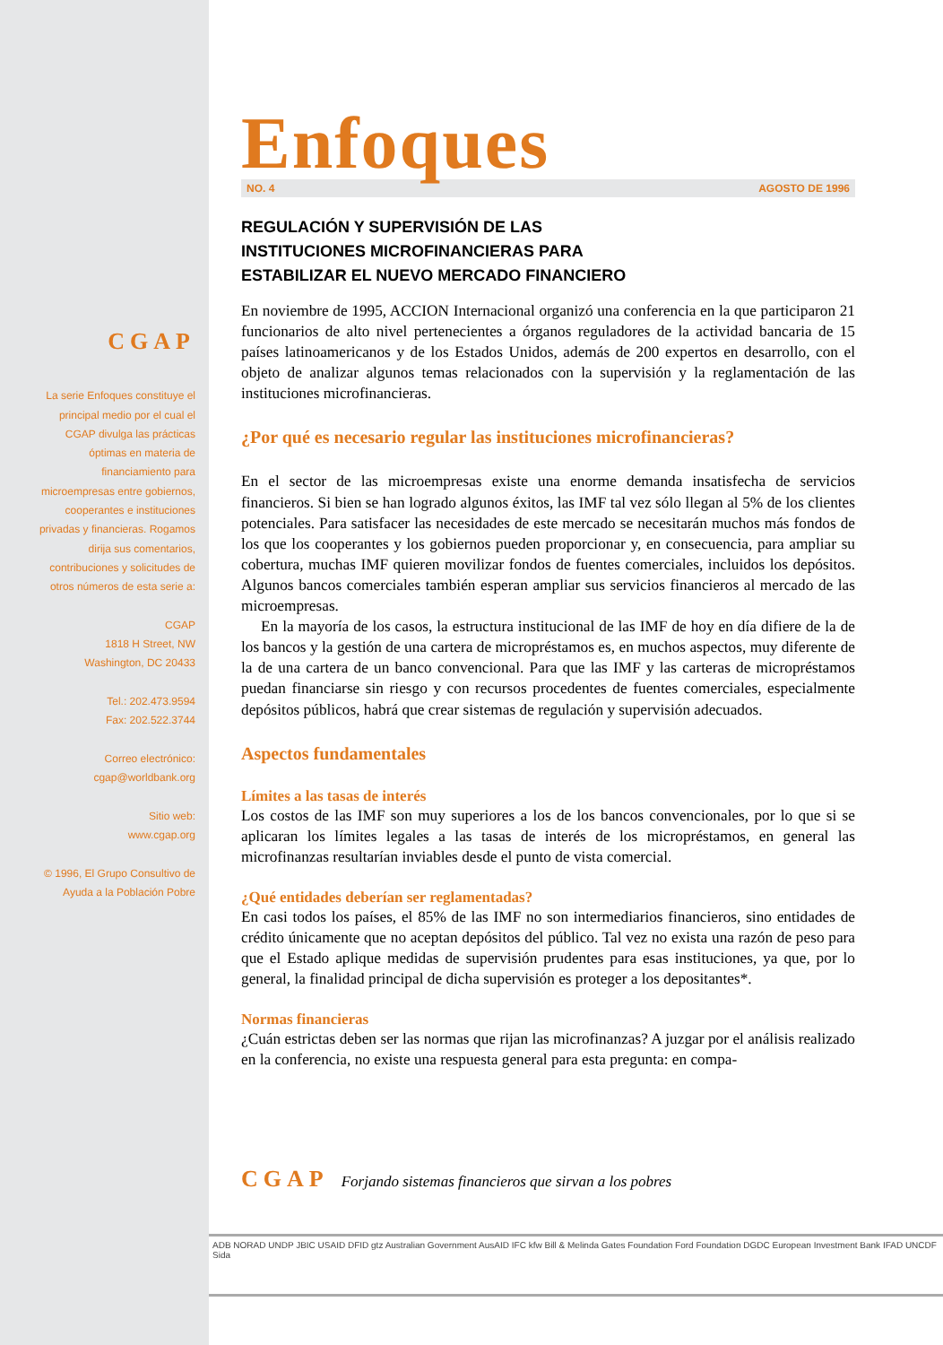CGAP
La serie Enfoques constituye el principal medio por el cual el CGAP divulga las prácticas óptimas en materia de financiamiento para microempresas entre gobiernos, cooperantes e instituciones privadas y financieras. Rogamos dirija sus comentarios, contribuciones y solicitudes de otros números de esta serie a:
CGAP
1818 H Street, NW
Washington, DC 20433
Tel.: 202.473.9594
Fax: 202.522.3744
Correo electrónico:
cgap@worldbank.org
Sitio web:
www.cgap.org
© 1996, El Grupo Consultivo de Ayuda a la Población Pobre
Enfoques
NO. 4 AGOSTO DE 1996
REGULACIÓN Y SUPERVISIÓN DE LAS
INSTITUCIONES MICROFINANCIERAS PARA
ESTABILIZAR EL NUEVO MERCADO FINANCIERO
En noviembre de 1995, ACCION Internacional organizó una conferencia en la que participaron 21 funcionarios de alto nivel pertenecientes a órganos reguladores de la actividad bancaria de 15 países latinoamericanos y de los Estados Unidos, además de 200 expertos en desarrollo, con el objeto de analizar algunos temas relacionados con la supervisión y la reglamentación de las instituciones microfinancieras.
¿Por qué es necesario regular las instituciones microfinancieras?
En el sector de las microempresas existe una enorme demanda insatisfecha de servicios financieros. Si bien se han logrado algunos éxitos, las IMF tal vez sólo llegan al 5% de los clientes potenciales. Para satisfacer las necesidades de este mercado se necesitarán muchos más fondos de los que los cooperantes y los gobiernos pueden proporcionar y, en consecuencia, para ampliar su cobertura, muchas IMF quieren movilizar fondos de fuentes comerciales, incluidos los depósitos. Algunos bancos comerciales también esperan ampliar sus servicios financieros al mercado de las microempresas.
En la mayoría de los casos, la estructura institucional de las IMF de hoy en día difiere de la de los bancos y la gestión de una cartera de micropréstamos es, en muchos aspectos, muy diferente de la de una cartera de un banco convencional. Para que las IMF y las carteras de micropréstamos puedan financiarse sin riesgo y con recursos procedentes de fuentes comerciales, especialmente depósitos públicos, habrá que crear sistemas de regulación y supervisión adecuados.
Aspectos fundamentales
Límites a las tasas de interés
Los costos de las IMF son muy superiores a los de los bancos convencionales, por lo que si se aplicaran los límites legales a las tasas de interés de los micropréstamos, en general las microfinanzas resultarían inviables desde el punto de vista comercial.
¿Qué entidades deberían ser reglamentadas?
En casi todos los países, el 85% de las IMF no son intermediarios financieros, sino entidades de crédito únicamente que no aceptan depósitos del público. Tal vez no exista una razón de peso para que el Estado aplique medidas de supervisión prudentes para esas instituciones, ya que, por lo general, la finalidad principal de dicha supervisión es proteger a los depositantes*.
Normas financieras
¿Cuán estrictas deben ser las normas que rijan las microfinanzas? A juzgar por el análisis realizado en la conferencia, no existe una respuesta general para esta pregunta: en compa-
CGAP Forjando sistemas financieros que sirvan a los pobres
ADB NORAD UNDP JBIC USAID DFID gtz Australian Government AusAID IFC kfw Bill & Melinda Gates Foundation Ford Foundation DGDC European Investment Bank IFAD UNCDF Sida